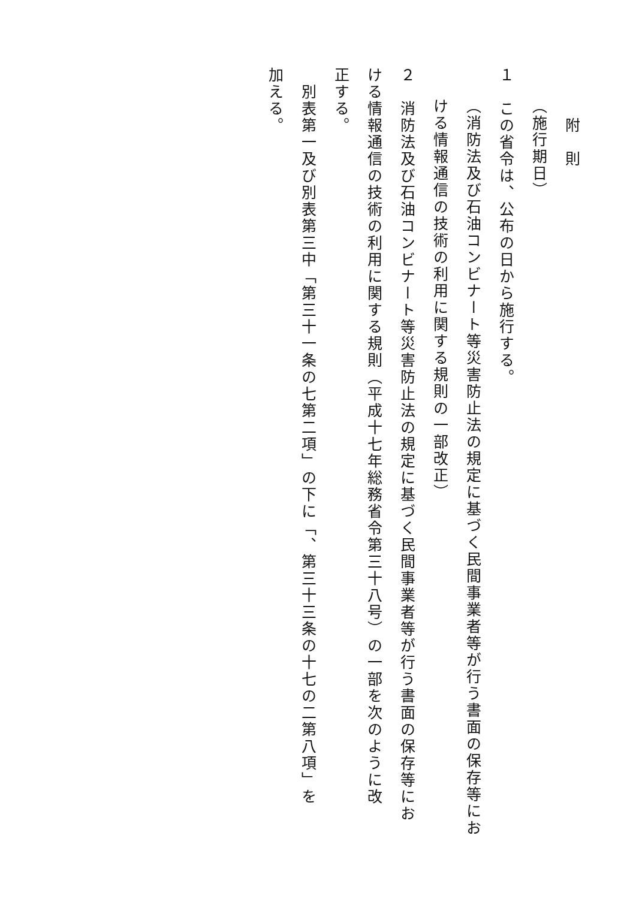附　則
（施行期日）
１　この省令は、公布の日から施行する。
（消防法及び石油コンビナート等災害防止法の規定に基づく民間事業者等が行う書面の保存等にお
ける情報通信の技術の利用に関する規則の一部改正）
２　消防法及び石油コンビナート等災害防止法の規定に基づく民間事業者等が行う書面の保存等にお
ける情報通信の技術の利用に関する規則（平成十七年総務省令第三十八号）の一部を次のように改
正する。
　別表第一及び別表第三中「第三十一条の七第二項」の下に「、第三十三条の十七の二第八項」を
加える。